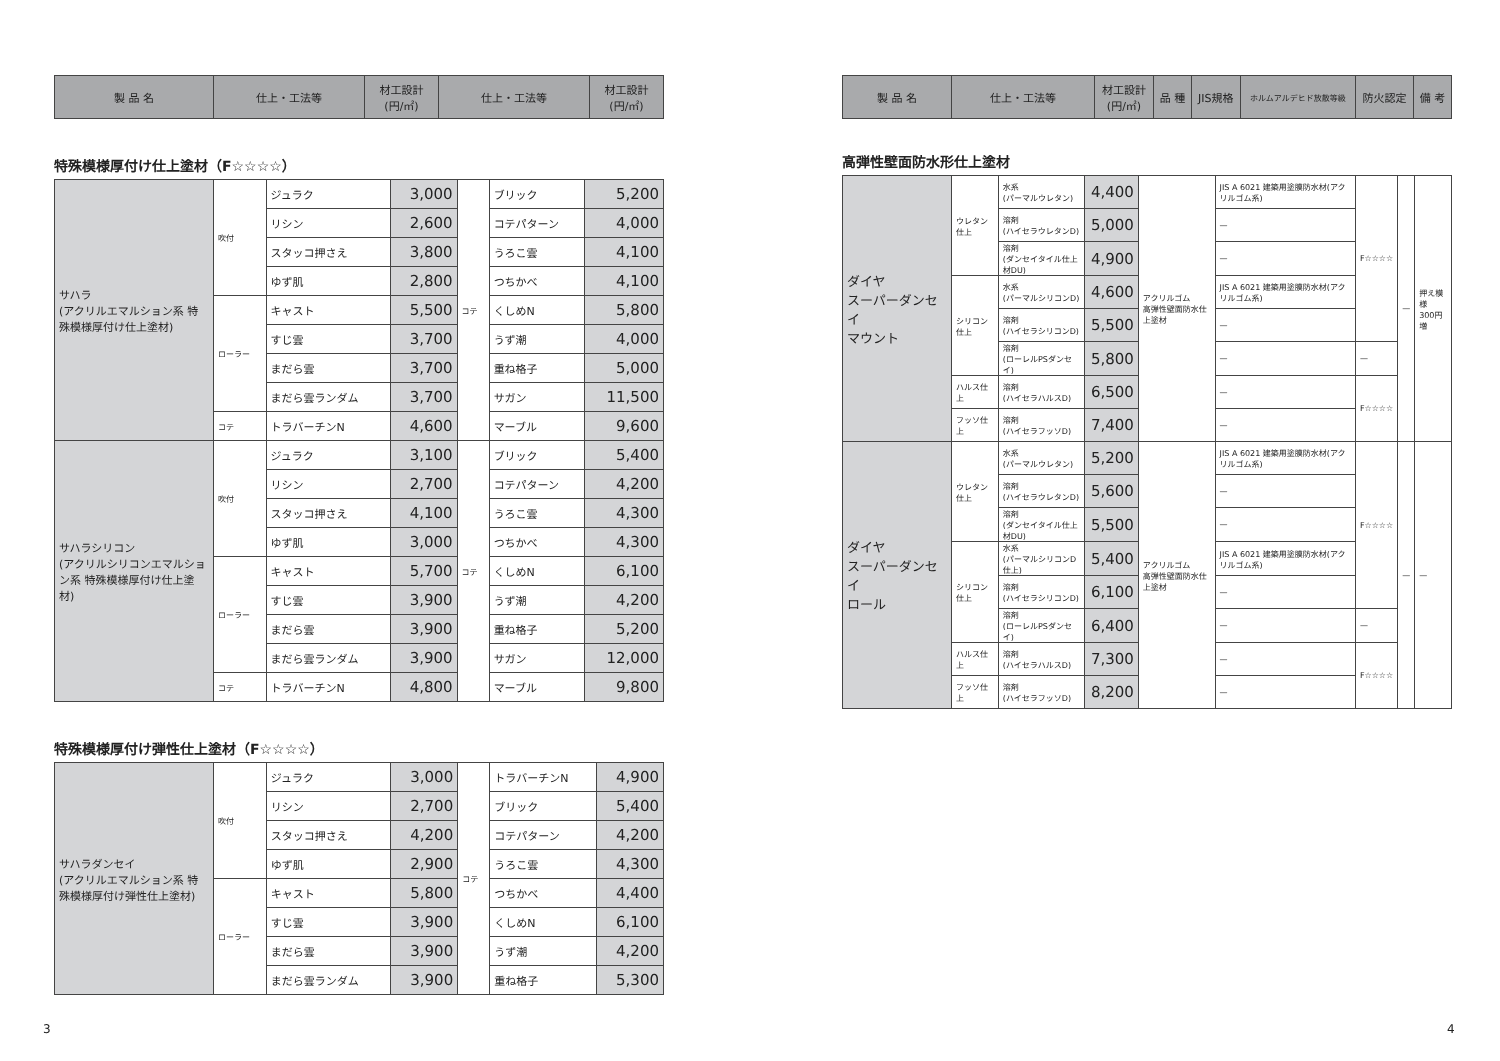| 製 品 名 | 仕上・工法等 | 材工設計 (円/㎡) | 仕上・工法等 | 材工設計 (円/㎡) |
| --- | --- | --- | --- | --- |
特殊模様厚付け仕上塗材（F☆☆☆☆）
| サハラ (アクリルエマルション系 特殊模様厚付け仕上塗材) | 吹付 | ジュラク | 3,000 | コテ | ブリック | 5,200 |
| | | リシン | 2,600 | | コテパターン | 4,000 |
| | | スタッコ押さえ | 3,800 | | うろこ雲 | 4,100 |
| | | ゆず肌 | 2,800 | | つちかべ | 4,100 |
| | ローラー | キャスト | 5,500 | | くしめN | 5,800 |
| | | すじ雲 | 3,700 | | うず潮 | 4,000 |
| | | まだら雲 | 3,700 | | 重ね格子 | 5,000 |
| | | まだら雲ランダム | 3,700 | | サガン | 11,500 |
| | コテ | トラバーチンN | 4,600 | | マーブル | 9,600 |
| サハラシリコン (アクリルシリコンエマルション系 特殊模様厚付け仕上塗材) | 吹付 | ジュラク | 3,100 | コテ | ブリック | 5,400 |
| | | リシン | 2,700 | | コテパターン | 4,200 |
| | | スタッコ押さえ | 4,100 | | うろこ雲 | 4,300 |
| | | ゆず肌 | 3,000 | | つちかべ | 4,300 |
| | ローラー | キャスト | 5,700 | | くしめN | 6,100 |
| | | すじ雲 | 3,900 | | うず潮 | 4,200 |
| | | まだら雲 | 3,900 | | 重ね格子 | 5,200 |
| | | まだら雲ランダム | 3,900 | | サガン | 12,000 |
| | コテ | トラバーチンN | 4,800 | | マーブル | 9,800 |
特殊模様厚付け弾性仕上塗材（F☆☆☆☆）
| サハラダンセイ (アクリルエマルション系 特殊模様厚付け弾性仕上塗材) | 吹付 | ジュラク | 3,000 | コテ | トラバーチンN | 4,900 |
| | | リシン | 2,700 | | ブリック | 5,400 |
| | | スタッコ押さえ | 4,200 | | コテパターン | 4,200 |
| | | ゆず肌 | 2,900 | | うろこ雲 | 4,300 |
| | ローラー | キャスト | 5,800 | | つちかべ | 4,400 |
| | | すじ雲 | 3,900 | | くしめN | 6,100 |
| | | まだら雲 | 3,900 | | うず潮 | 4,200 |
| | | まだら雲ランダム | 3,900 | | 重ね格子 | 5,300 |
| 製 品 名 | 仕上・工法等 | 材工設計 (円/㎡) | 品 種 | JIS規格 | ホルムアルデヒド放散等級 | 防火認定 | 備 考 |
| --- | --- | --- | --- | --- | --- | --- | --- |
高弾性壁面防水形仕上塗材
| ダイヤ スーパーダンセイ マウント | ウレタン仕上 | 水系 (パーマルウレタン) | 4,400 | アクリルゴム 高弾性壁面防水仕上塗材 | JIS A 6021 建築用塗膜防水材(アクリルゴム系) | F☆☆☆☆ | — | 押え模様 300円増 |
| | | 溶剤 (ハイセラウレタンD) | 5,000 | | — | | | |
| | | 溶剤 (ダンセイタイル仕上材DU) | 4,900 | | — | | | |
| | シリコン仕上 | 水系 (パーマルシリコンD) | 4,600 | | JIS A 6021 建築用塗膜防水材(アクリルゴム系) | | | |
| | | 溶剤 (ハイセラシリコンD) | 5,500 | | — | | | |
| | | 溶剤 (ローレルPSダンセイ) | 5,800 | | — | — | | |
| | ハルス仕上 | 溶剤 (ハイセラハルスD) | 6,500 | | — | F☆☆☆☆ | | |
| | フッソ仕上 | 溶剤 (ハイセラフッソD) | 7,400 | | — | | | |
| ダイヤ スーパーダンセイ ロール | ウレタン仕上 | 水系 (パーマルウレタン) | 5,200 | アクリルゴム 高弾性壁面防水仕上塗材 | JIS A 6021 建築用塗膜防水材(アクリルゴム系) | F☆☆☆☆ | — | — |
| | | 溶剤 (ハイセラウレタンD) | 5,600 | | — | | | |
| | | 溶剤 (ダンセイタイル仕上材DU) | 5,500 | | — | | | |
| | シリコン仕上 | 水系 (パーマルシリコンD仕上) | 5,400 | | JIS A 6021 建築用塗膜防水材(アクリルゴム系) | | | |
| | | 溶剤 (ハイセラシリコンD) | 6,100 | | — | | | |
| | | 溶剤 (ローレルPSダンセイ) | 6,400 | | — | — | | |
| | ハルス仕上 | 溶剤 (ハイセラハルスD) | 7,300 | | — | F☆☆☆☆ | | |
| | フッソ仕上 | 溶剤 (ハイセラフッソD) | 8,200 | | — | | | |
3 4